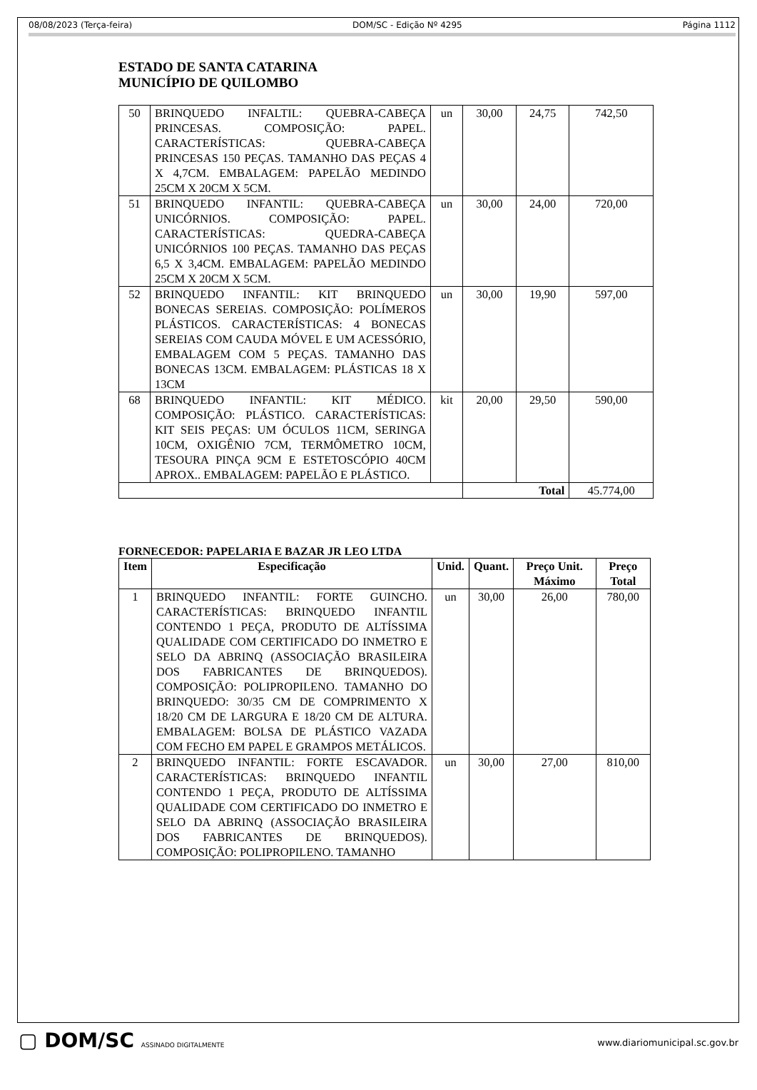08/08/2023 (Terça-feira) DOM/SC - Edição Nº 4295 Página 1112
ESTADO DE SANTA CATARINA
MUNICÍPIO DE QUILOMBO
| 50 | BRINQUEDO INFALTIL: QUEBRA-CABEÇA PRINCESAS. COMPOSIÇÃO: PAPEL. CARACTERÍSTICAS: QUEBRA-CABEÇA PRINCESAS 150 PEÇAS. TAMANHO DAS PEÇAS 4 X 4,7CM. EMBALAGEM: PAPELÃO MEDINDO 25CM X 20CM X 5CM. | un | 30,00 | 24,75 | 742,50 |
| 51 | BRINQUEDO INFANTIL: QUEBRA-CABEÇA UNICÓRNIOS. COMPOSIÇÃO: PAPEL. CARACTERÍSTICAS: QUEDRA-CABEÇA UNICÓRNIOS 100 PEÇAS. TAMANHO DAS PEÇAS 6,5 X 3,4CM. EMBALAGEM: PAPELÃO MEDINDO 25CM X 20CM X 5CM. | un | 30,00 | 24,00 | 720,00 |
| 52 | BRINQUEDO INFANTIL: KIT BRINQUEDO BONECAS SEREIAS. COMPOSIÇÃO: POLÍMEROS PLÁSTICOS. CARACTERÍSTICAS: 4 BONECAS SEREIAS COM CAUDA MÓVEL E UM ACESSÓRIO, EMBALAGEM COM 5 PEÇAS. TAMANHO DAS BONECAS 13CM. EMBALAGEM: PLÁSTICAS 18 X 13CM | un | 30,00 | 19,90 | 597,00 |
| 68 | BRINQUEDO INFANTIL: KIT MÉDICO. COMPOSIÇÃO: PLÁSTICO. CARACTERÍSTICAS: KIT SEIS PEÇAS: UM ÓCULOS 11CM, SERINGA 10CM, OXIGÊNIO 7CM, TERMÔMETRO 10CM, TESOURA PINÇA 9CM E ESTETOSCÓPIO 40CM APROX.. EMBALAGEM: PAPELÃO E PLÁSTICO. | kit | 20,00 | 29,50 | 590,00 |
| | | | Total | | 45.774,00 |
FORNECEDOR: PAPELARIA E BAZAR JR LEO LTDA
| Item | Especificação | Unid. | Quant. | Preço Unit. Máximo | Preço Total |
| --- | --- | --- | --- | --- | --- |
| 1 | BRINQUEDO INFANTIL: FORTE GUINCHO. CARACTERÍSTICAS: BRINQUEDO INFANTIL CONTENDO 1 PEÇA, PRODUTO DE ALTÍSSIMA QUALIDADE COM CERTIFICADO DO INMETRO E SELO DA ABRINQ (ASSOCIAÇÃO BRASILEIRA DOS FABRICANTES DE BRINQUEDOS). COMPOSIÇÃO: POLIPROPILENO. TAMANHO DO BRINQUEDO: 30/35 CM DE COMPRIMENTO X 18/20 CM DE LARGURA E 18/20 CM DE ALTURA. EMBALAGEM: BOLSA DE PLÁSTICO VAZADA COM FECHO EM PAPEL E GRAMPOS METÁLICOS. | un | 30,00 | 26,00 | 780,00 |
| 2 | BRINQUEDO INFANTIL: FORTE ESCAVADOR. CARACTERÍSTICAS: BRINQUEDO INFANTIL CONTENDO 1 PEÇA, PRODUTO DE ALTÍSSIMA QUALIDADE COM CERTIFICADO DO INMETRO E SELO DA ABRINQ (ASSOCIAÇÃO BRASILEIRA DOS FABRICANTES DE BRINQUEDOS). COMPOSIÇÃO: POLIPROPILENO. TAMANHO | un | 30,00 | 27,00 | 810,00 |
▢ DOM/SC ASSINADO DIGITALMENTE
www.diariomunicipal.sc.gov.br